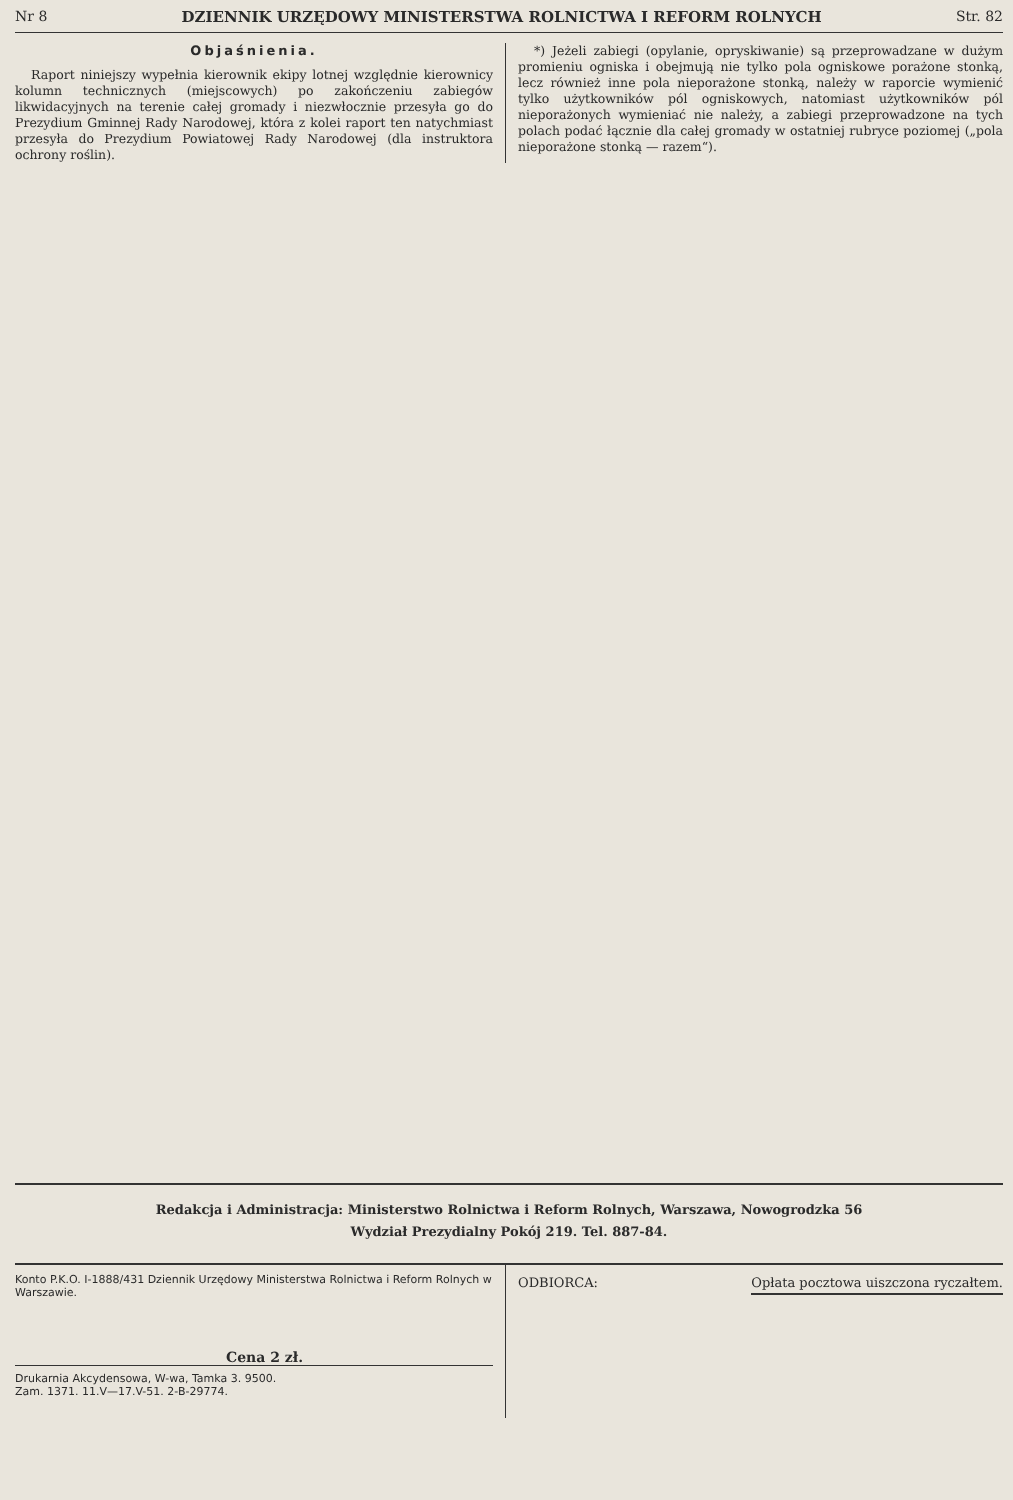Nr 8 DZIENNIK URZĘDOWY MINISTERSTWA ROLNICTWA I REFORM ROLNYCH Str. 82
Objaśnienia.
Raport niniejszy wypełnia kierownik ekipy lotnej względnie kierownicy kolumn technicznych (miejscowych) po zakończeniu zabiegów likwidacyjnych na terenie całej gromady i niezwłocznie przesyła go do Prezydium Gminnej Rady Narodowej, która z kolei raport ten natychmiast przesyła do Prezydium Powiatowej Rady Narodowej (dla instruktora ochrony roślin).
*) Jeżeli zabiegi (opylanie, opryskiwanie) są przeprowadzane w dużym promieniu ogniska i obejmują nie tylko pola ogniskowe porażone stonką, lecz również inne pola nieporażone stonką, należy w raporcie wymienić tylko użytkowników pól ogniskowych, natomiast użytkowników pól nieporażonych wymieniać nie należy, a zabiegi przeprowadzone na tych polach podać łącznie dla całej gromady w ostatniej rubryce poziomej („pola nieporażone stonką — razem“).
Redakcja i Administracja: Ministerstwo Rolnictwa i Reform Rolnych, Warszawa, Nowogrodzka 56
Wydział Prezydialny Pokój 219. Tel. 887-84.
Konto P.K.O. I-1888/431 Dziennik Urzędowy Ministerstwa Rolnictwa i Reform Rolnych w Warszawie.
Cena 2 zł.
Drukarnia Akcydensowa, W-wa, Tamka 3. 9500.
Zam. 1371. 11.V—17.V-51. 2-B-29774.
ODBIORCA: Opłata pocztowa uiszczona ryczałtem.